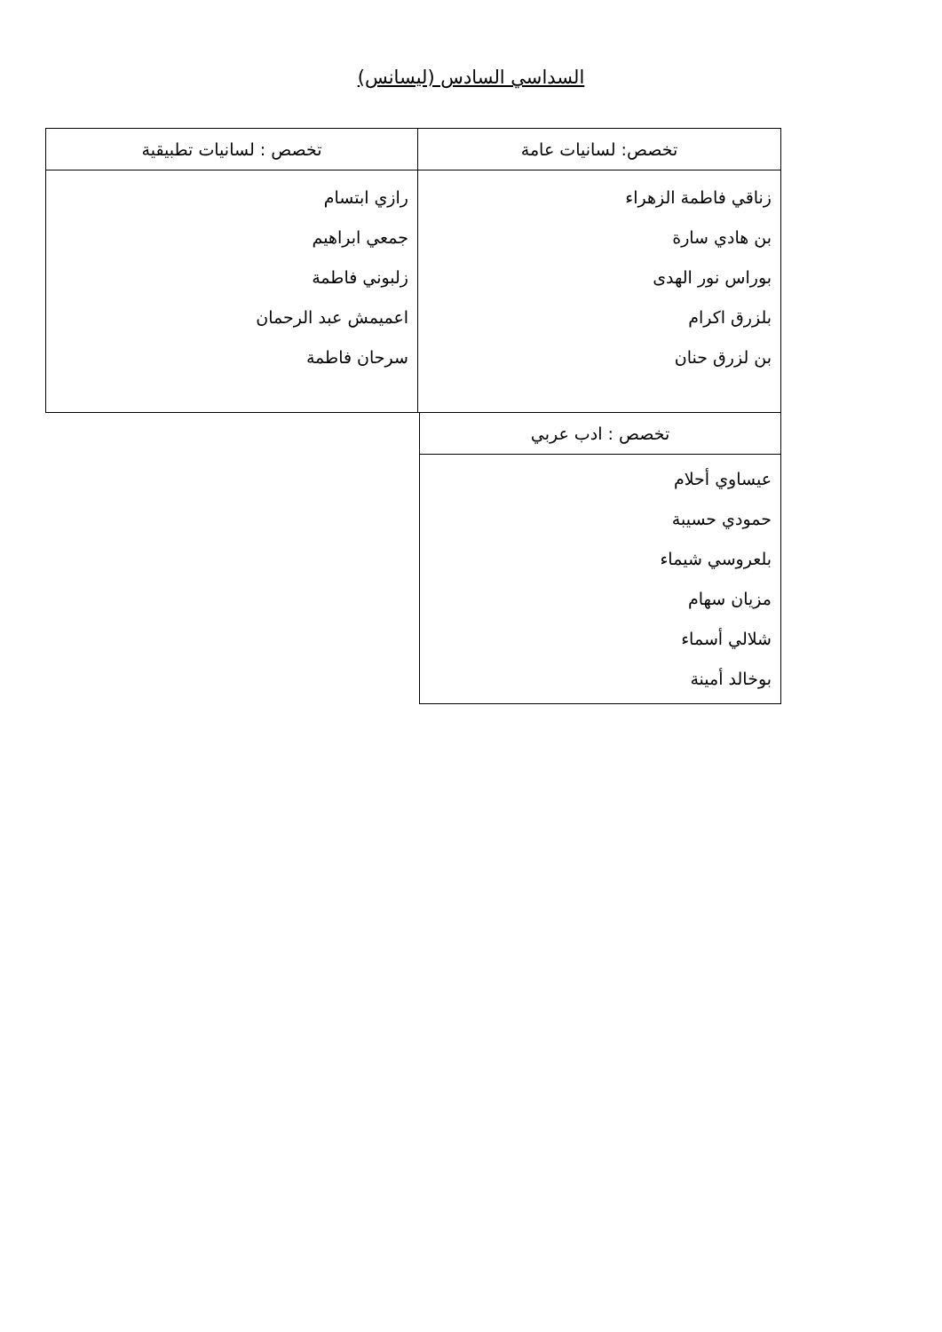السداسي السادس (ليسانس)
| تخصص: لسانيات عامة | تخصص : لسانيات تطبيقية |
| --- | --- |
| زناقي فاطمة الزهراء بن هادي سارة بوراس نور الهدى بلزرق اكرام بن لزرق حنان | رازي ابتسام جمعي ابراهيم زلبوني فاطمة اعميمش عبد الرحمان سرحان فاطمة |
| تخصص : ادب عربي |
| --- |
| عيساوي أحلام حمودي حسيبة بلعروسي شيماء مزيان سهام شلالي أسماء بوخالد أمينة |